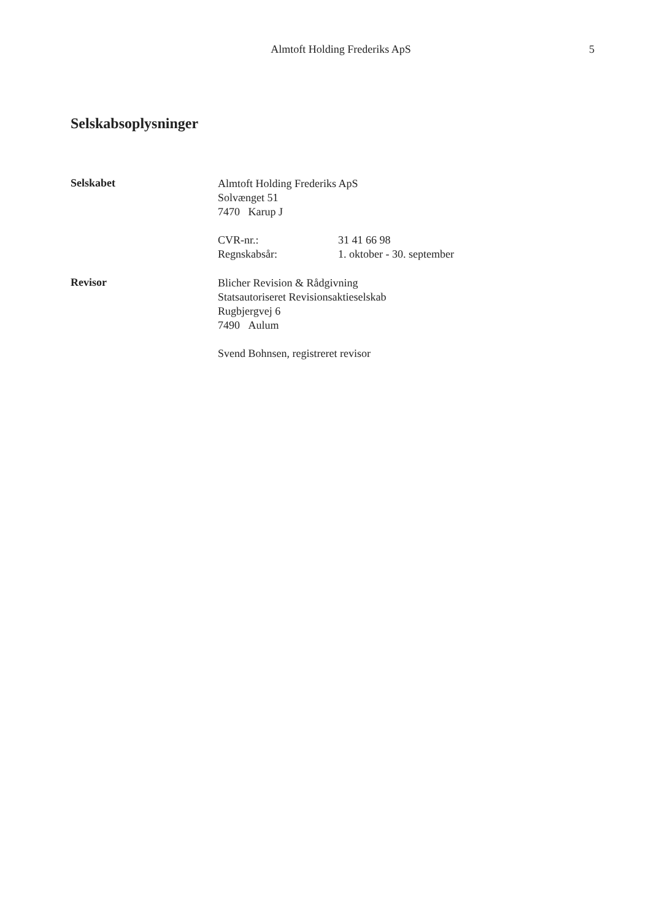Almtoft Holding Frederiks ApS
5
Selskabsoplysninger
Selskabet
Almtoft Holding Frederiks ApS
Solvænget 51
7470 Karup J
| CVR-nr.: | 31 41 66 98 |
| Regnskabsår: | 1. oktober - 30. september |
Revisor
Blicher Revision & Rådgivning
Statsautoriseret Revisionsaktieselskab
Rugbjergvej 6
7490 Aulum
Svend Bohnsen, registreret revisor